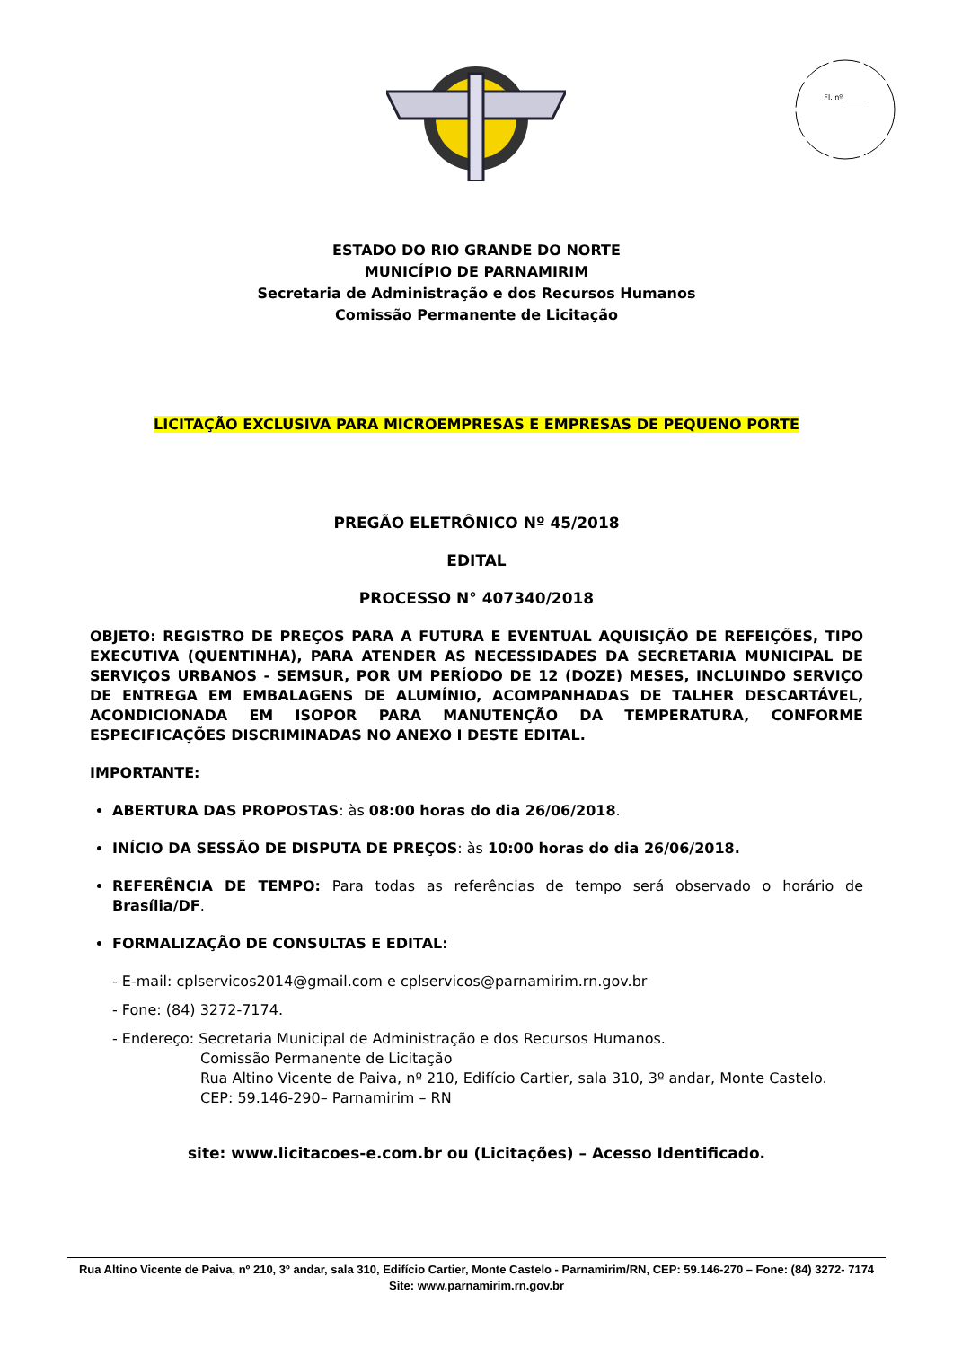Fl. nº ______
ESTADO DO RIO GRANDE DO NORTE
MUNICÍPIO DE PARNAMIRIM
Secretaria de Administração e dos Recursos Humanos
Comissão Permanente de Licitação
LICITAÇÃO EXCLUSIVA PARA MICROEMPRESAS E EMPRESAS DE PEQUENO PORTE
PREGÃO ELETRÔNICO Nº 45/2018
EDITAL
PROCESSO N° 407340/2018
OBJETO: REGISTRO DE PREÇOS PARA A FUTURA E EVENTUAL AQUISIÇÃO DE REFEIÇÕES, TIPO EXECUTIVA (QUENTINHA), PARA ATENDER AS NECESSIDADES DA SECRETARIA MUNICIPAL DE SERVIÇOS URBANOS - SEMSUR, POR UM PERÍODO DE 12 (DOZE) MESES, INCLUINDO SERVIÇO DE ENTREGA EM EMBALAGENS DE ALUMÍNIO, ACOMPANHADAS DE TALHER DESCARTÁVEL, ACONDICIONADA EM ISOPOR PARA MANUTENÇÃO DA TEMPERATURA, CONFORME ESPECIFICAÇÕES DISCRIMINADAS NO ANEXO I DESTE EDITAL.
IMPORTANTE:
ABERTURA DAS PROPOSTAS: às 08:00 horas do dia 26/06/2018.
INÍCIO DA SESSÃO DE DISPUTA DE PREÇOS: às 10:00 horas do dia 26/06/2018.
REFERÊNCIA DE TEMPO: Para todas as referências de tempo será observado o horário de Brasília/DF.
FORMALIZAÇÃO DE CONSULTAS E EDITAL:
- E-mail: cplservicos2014@gmail.com e cplservicos@parnamirim.rn.gov.br
- Fone: (84) 3272-7174.
- Endereço: Secretaria Municipal de Administração e dos Recursos Humanos.
Comissão Permanente de Licitação
Rua Altino Vicente de Paiva, nº 210, Edifício Cartier, sala 310, 3º andar, Monte Castelo.
CEP: 59.146-290– Parnamirim – RN
site: www.licitacoes-e.com.br ou (Licitações) – Acesso Identificado.
Rua Altino Vicente de Paiva, nº 210, 3º andar, sala 310, Edifício Cartier, Monte Castelo - Parnamirim/RN, CEP: 59.146-270 – Fone: (84) 3272- 7174
Site: www.parnamirim.rn.gov.br